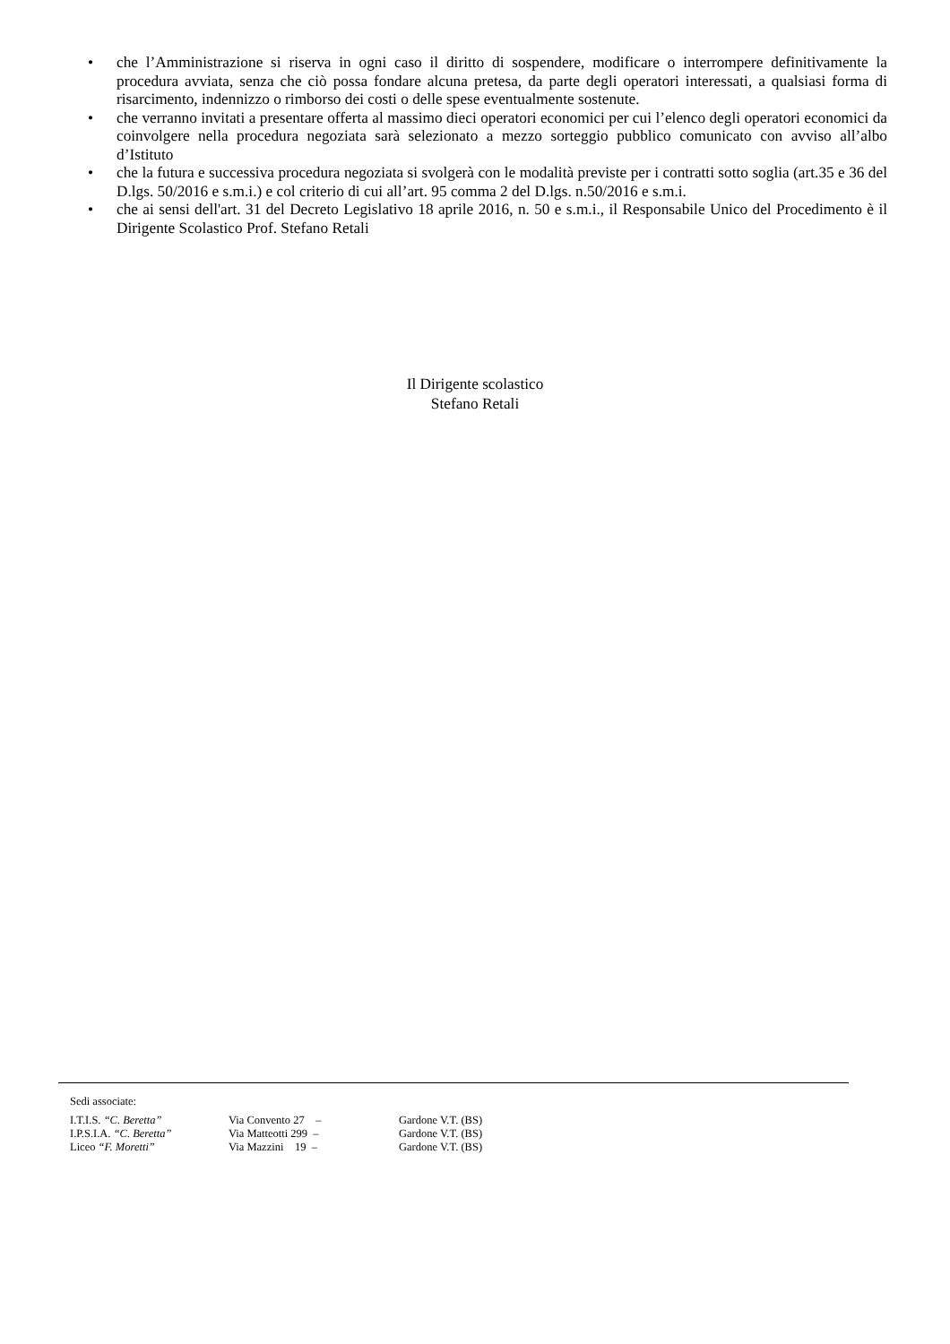• che l’Amministrazione si riserva in ogni caso il diritto di sospendere, modificare o interrompere definitivamente la procedura avviata, senza che ciò possa fondare alcuna pretesa, da parte degli operatori interessati, a qualsiasi forma di risarcimento, indennizzo o rimborso dei costi o delle spese eventualmente sostenute.
• che verranno invitati a presentare offerta al massimo dieci operatori economici per cui l’elenco degli operatori economici da coinvolgere nella procedura negoziata sarà selezionato a mezzo sorteggio pubblico comunicato con avviso all’albo d’Istituto
• che la futura e successiva procedura negoziata si svolgerà con le modalità previste per i contratti sotto soglia (art.35 e 36 del D.lgs. 50/2016 e s.m.i.) e col criterio di cui all’art. 95 comma 2 del D.lgs. n.50/2016 e s.m.i.
• che ai sensi dell'art. 31 del Decreto Legislativo 18 aprile 2016, n. 50 e s.m.i., il Responsabile Unico del Procedimento è il Dirigente Scolastico Prof. Stefano Retali
Il Dirigente scolastico
Stefano Retali
Sedi associate:
| I.T.I.S. “C. Beretta” | Via Convento 27 – | Gardone V.T. (BS) |
| I.P.S.I.A. “C. Beretta” | Via Matteotti 299 – | Gardone V.T. (BS) |
| Liceo “F. Moretti” | Via Mazzini 19 – | Gardone V.T. (BS) |